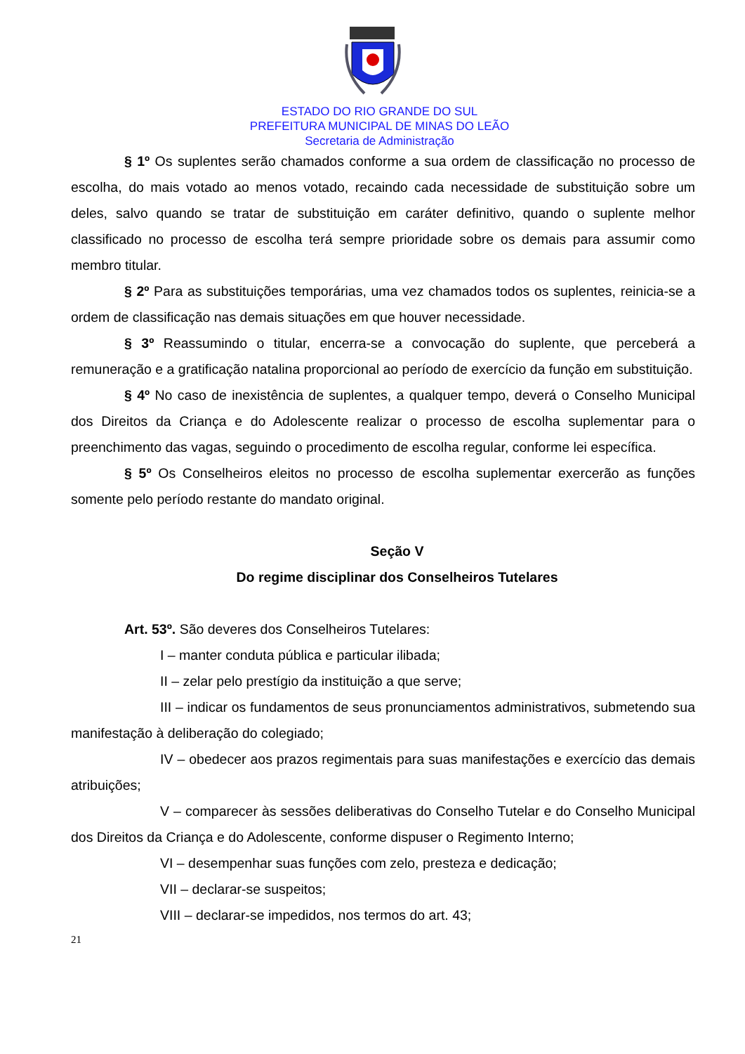ESTADO DO RIO GRANDE DO SUL
PREFEITURA MUNICIPAL DE MINAS DO LEÃO
Secretaria de Administração
§ 1º Os suplentes serão chamados conforme a sua ordem de classificação no processo de escolha, do mais votado ao menos votado, recaindo cada necessidade de substituição sobre um deles, salvo quando se tratar de substituição em caráter definitivo, quando o suplente melhor classificado no processo de escolha terá sempre prioridade sobre os demais para assumir como membro titular.
§ 2º Para as substituições temporárias, uma vez chamados todos os suplentes, reinicia-se a ordem de classificação nas demais situações em que houver necessidade.
§ 3º Reassumindo o titular, encerra-se a convocação do suplente, que perceberá a remuneração e a gratificação natalina proporcional ao período de exercício da função em substituição.
§ 4º No caso de inexistência de suplentes, a qualquer tempo, deverá o Conselho Municipal dos Direitos da Criança e do Adolescente realizar o processo de escolha suplementar para o preenchimento das vagas, seguindo o procedimento de escolha regular, conforme lei específica.
§ 5º Os Conselheiros eleitos no processo de escolha suplementar exercerão as funções somente pelo período restante do mandato original.
Seção V
Do regime disciplinar dos Conselheiros Tutelares
Art. 53º. São deveres dos Conselheiros Tutelares:
I – manter conduta pública e particular ilibada;
II – zelar pelo prestígio da instituição a que serve;
III – indicar os fundamentos de seus pronunciamentos administrativos, submetendo sua manifestação à deliberação do colegiado;
IV – obedecer aos prazos regimentais para suas manifestações e exercício das demais atribuições;
V – comparecer às sessões deliberativas do Conselho Tutelar e do Conselho Municipal dos Direitos da Criança e do Adolescente, conforme dispuser o Regimento Interno;
VI – desempenhar suas funções com zelo, presteza e dedicação;
VII – declarar-se suspeitos;
VIII – declarar-se impedidos, nos termos do art. 43;
21